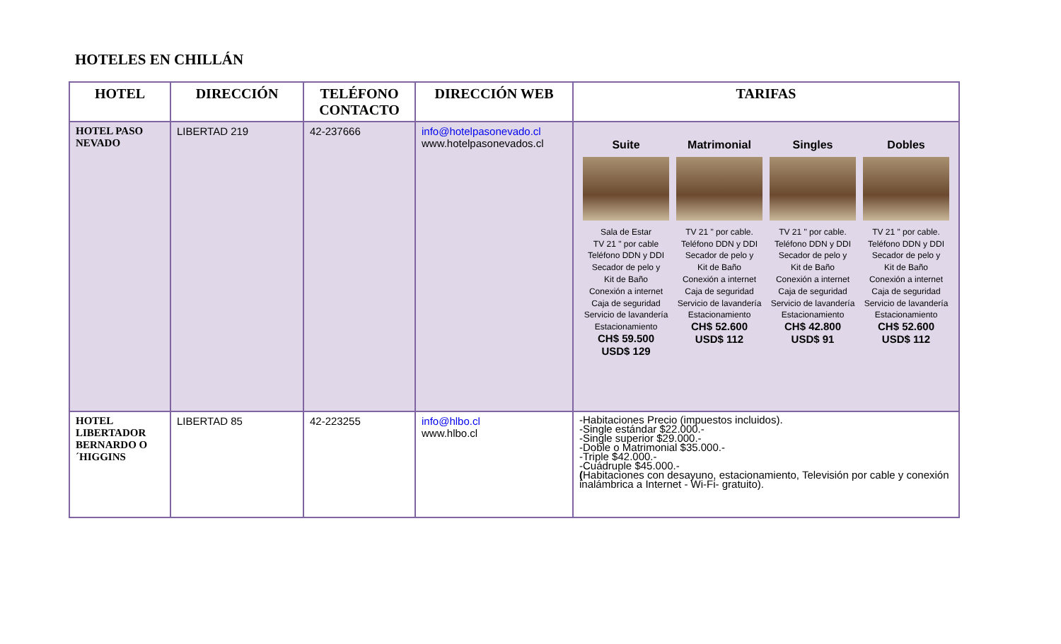HOTELES EN CHILLÁN
| HOTEL | DIRECCIÓN | TELÉFONO CONTACTO | DIRECCIÓN WEB | TARIFAS |
| --- | --- | --- | --- | --- |
| HOTEL PASO NEVADO | LIBERTAD 219 | 42-237666 | info@hotelpasonevado.cl www.hotelpasonevados.cl | / Suite / Matrimonial / Singles / Dobles / / --- / --- / --- / --- / / Sala de Estar TV 21 " por cable Teléfono DDN y DDI Secador de pelo y Kit de Baño Conexión a internet Caja de seguridad Servicio de lavandería Estacionamiento CH$ 59.500 USD$ 129 / TV 21 " por cable. Teléfono DDN y DDI Secador de pelo y Kit de Baño Conexión a internet Caja de seguridad Servicio de lavandería Estacionamiento CH$ 52.600 USD$ 112 / TV 21 " por cable. Teléfono DDN y DDI Secador de pelo y Kit de Baño Conexión a internet Caja de seguridad Servicio de lavandería Estacionamiento CH$ 42.800 USD$ 91 / TV 21 " por cable. Teléfono DDN y DDI Secador de pelo y Kit de Baño Conexión a internet Caja de seguridad Servicio de lavandería Estacionamiento CH$ 52.600 USD$ 112 / |
| HOTEL LIBERTADOR BERNARDO O´HIGGINS | LIBERTAD 85 | 42-223255 | info@hlbo.cl www.hlbo.cl | -Habitaciones Precio (impuestos incluidos). -Single estándar $22.000.- -Single superior $29.000.- -Doble o Matrimonial $35.000.- -Triple $42.000.- -Cuádruple $45.000.- ( Habitaciones con desayuno, estacionamiento, Televisión por cable y conexión inalámbrica a Internet - Wi-Fi- gratuito). |